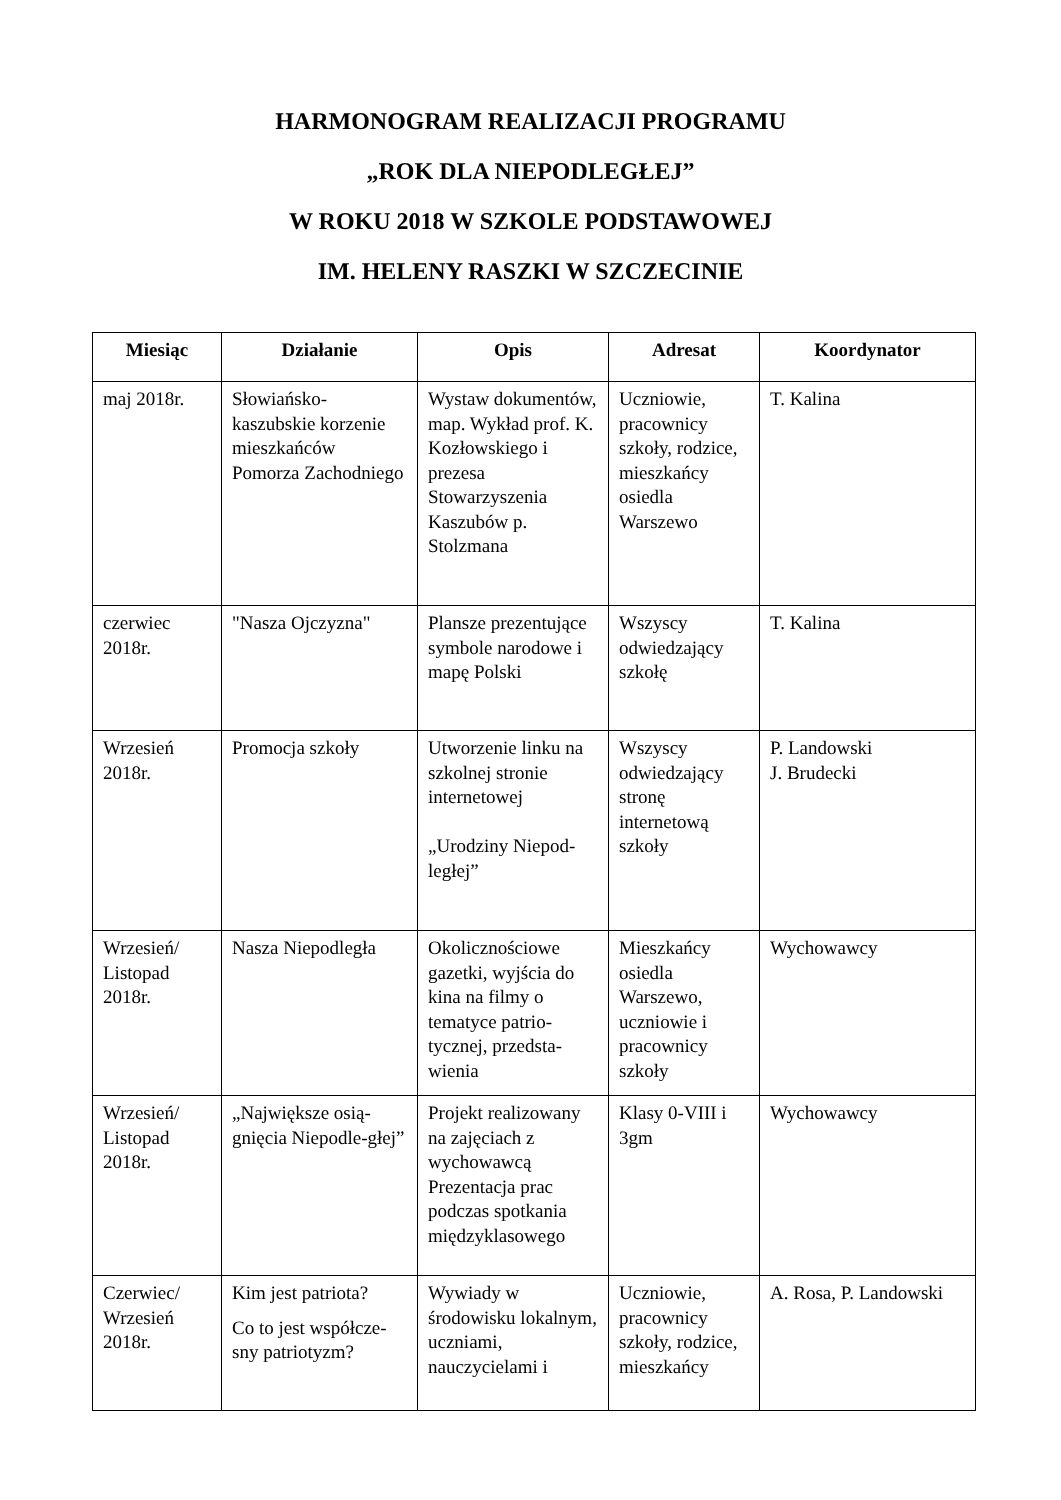HARMONOGRAM REALIZACJI PROGRAMU
„ROK DLA NIEPODLEGŁEJ”
W ROKU 2018 W SZKOLE PODSTAWOWEJ
IM. HELENY RASZKI W SZCZECINIE
| Miesiąc | Działanie | Opis | Adresat | Koordynator |
| --- | --- | --- | --- | --- |
| maj 2018r. | Słowiańsko-kaszubskie korzenie mieszkańców Pomorza Zachodniego | Wystaw dokumentów, map. Wykład prof. K. Kozłowskiego i prezesa Stowarzyszenia Kaszubów p. Stolzmana | Uczniowie, pracownicy szkoły, rodzice, mieszkańcy osiedla Warszewo | T. Kalina |
| czerwiec 2018r. | "Nasza Ojczyzna" | Plansze prezentujące symbole narodowe i mapę Polski | Wszyscy odwiedzający szkołę | T. Kalina |
| Wrzesień 2018r. | Promocja szkoły | Utworzenie linku na szkolnej stronie internetowej „Urodziny Niepod-ległej” | Wszyscy odwiedzający stronę internetową szkoły | P. Landowski J. Brudecki |
| Wrzesień/ Listopad 2018r. | Nasza Niepodległa | Okolicznościowe gazetki, wyjścia do kina na filmy o tematyce patrio-tycznej, przedsta-wienia | Mieszkańcy osiedla Warszewo, uczniowie i pracownicy szkoły | Wychowawcy |
| Wrzesień/ Listopad 2018r. | „Największe osią-gnięcia Niepodle-głej” | Projekt realizowany na zajęciach z wychowawcą Prezentacja prac podczas spotkania międzyklasowego | Klasy 0-VIII i 3gm | Wychowawcy |
| Czerwiec/ Wrzesień 2018r. | Kim jest patriota? Co to jest współcze-sny patriotyzm? | Wywiady w środowisku lokalnym, uczniami, nauczycielami i | Uczniowie, pracownicy szkoły, rodzice, mieszkańcy | A. Rosa, P. Landowski |